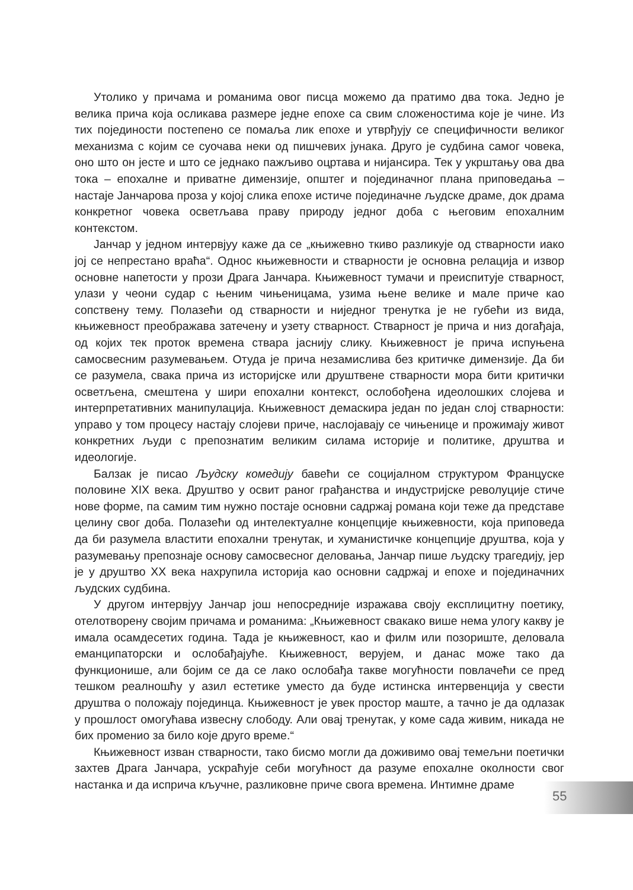Утолико у причама и романима овог писца можемо да пратимо два тока. Једно је велика прича која осликава размере једне епохе са свим сложеностима које је чине. Из тих појединости постепено се помаља лик епохе и утврђују се специфичности великог механизма с којим се суочава неки од пишчевих јунака. Друго је судбина самог човека, оно што он јесте и што се једнако пажљиво оцртава и нијансира. Тек у укрштању ова два тока – епохалне и приватне димензије, општег и појединачног плана приповедања – настаје Јанчарова проза у којој слика епохе истиче појединачне људске драме, док драма конкретног човека осветљава праву природу једног доба с његовим епохалним контекстом.
Јанчар у једном интервјуу каже да се „књижевно ткиво разликује од стварности иако јој се непрестано враћа“. Однос књижевности и стварности је основна релација и извор основне напетости у прози Драга Јанчара. Књижевност тумачи и преиспитује стварност, улази у чеони судар с њеним чињеницама, узима њене велике и мале приче као сопствену тему. Полазећи од стварности и ниједног тренутка је не губећи из вида, књижевност преображава затечену и узету стварност. Стварност је прича и низ догађаја, од којих тек проток времена ствара јаснију слику. Књижевност је прича испуњена самосвесним разумевањем. Отуда је прича незамислива без критичке димензије. Да би се разумела, свака прича из историјске или друштвене стварности мора бити критички осветљена, смештена у шири епохални контекст, ослобођена идеолошких слојева и интерпретативних манипулација. Књижевност демаскира један по један слој стварности: управо у том процесу настају слојеви приче, наслојавају се чињенице и прожимају живот конкретних људи с препознатим великим силама историје и политике, друштва и идеологије.
Балзак је писао Људску комедију бавећи се социјалном структуром Француске половине XIX века. Друштво у освит раног грађанства и индустријске револуције стиче нове форме, па самим тим нужно постаје основни садржај романа који теже да представе целину свог доба. Полазећи од интелектуалне концепције књижевности, која приповеда да би разумела властити епохални тренутак, и хуманистичке концепције друштва, која у разумевању препознаје основу самосвесног деловања, Јанчар пише људску трагедију, јер је у друштво XX века нахрупила историја као основни садржај и епохе и појединачних људских судбина.
У другом интервјуу Јанчар још непосредније изражава своју експлицитну поетику, отелотворену својим причама и романима: „Књижевност свакако више нема улогу какву је имала осамдесетих година. Тада је књижевност, као и филм или позориште, деловала еманципаторски и ослобађајуће. Књижевност, верујем, и данас може тако да функционише, али бојим се да се лако ослобађа такве могућности повлачећи се пред тешком реалношћу у азил естетике уместо да буде истинска интервенција у свести друштва о положају појединца. Књижевност је увек простор маште, а тачно је да одлазак у прошлост омогућава извесну слободу. Али овај тренутак, у коме сада живим, никада не бих променио за било које друго време.“
Књижевност изван стварности, тако бисмо могли да доживимо овај темељни поетички захтев Драга Јанчара, ускраћује себи могућност да разуме епохалне околности свог настанка и да исприча кључне, разликовне приче свога времена. Интимне драме
55